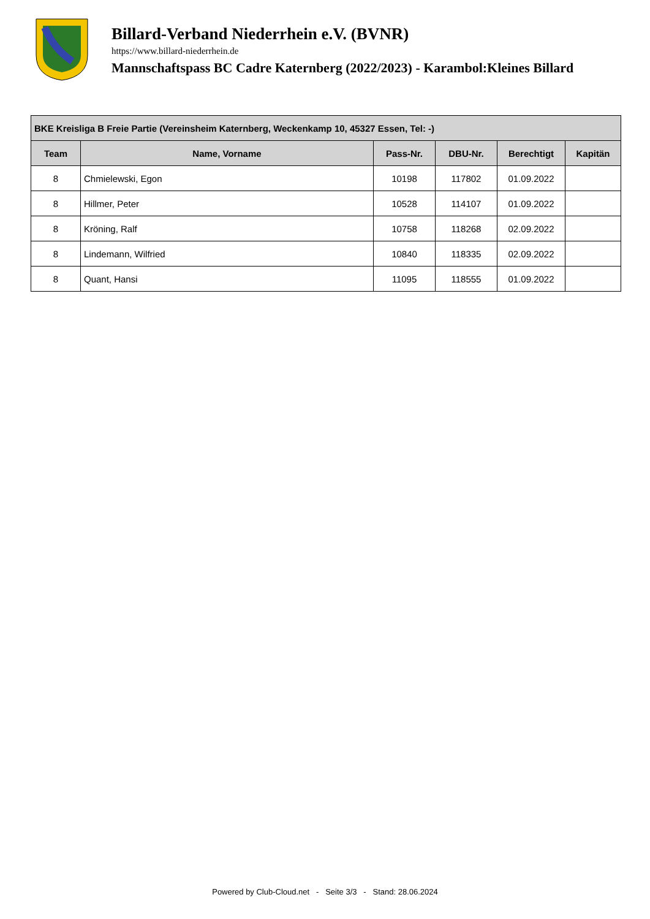Billard-Verband Niederrhein e.V. (BVNR)
https://www.billard-niederrhein.de
Mannschaftspass BC Cadre Katernberg (2022/2023) - Karambol:Kleines Billard
| BKE Kreisliga B Freie Partie (Vereinsheim Katernberg, Weckenkamp 10, 45327 Essen, Tel: -) | | | | | |
| --- | --- | --- | --- | --- | --- |
| Team | Name, Vorname | Pass-Nr. | DBU-Nr. | Berechtigt | Kapitän |
| 8 | Chmielewski, Egon | 10198 | 117802 | 01.09.2022 | |
| 8 | Hillmer, Peter | 10528 | 114107 | 01.09.2022 | |
| 8 | Kröning, Ralf | 10758 | 118268 | 02.09.2022 | |
| 8 | Lindemann, Wilfried | 10840 | 118335 | 02.09.2022 | |
| 8 | Quant, Hansi | 11095 | 118555 | 01.09.2022 | |
Powered by Club-Cloud.net - Seite 3/3 - Stand: 28.06.2024